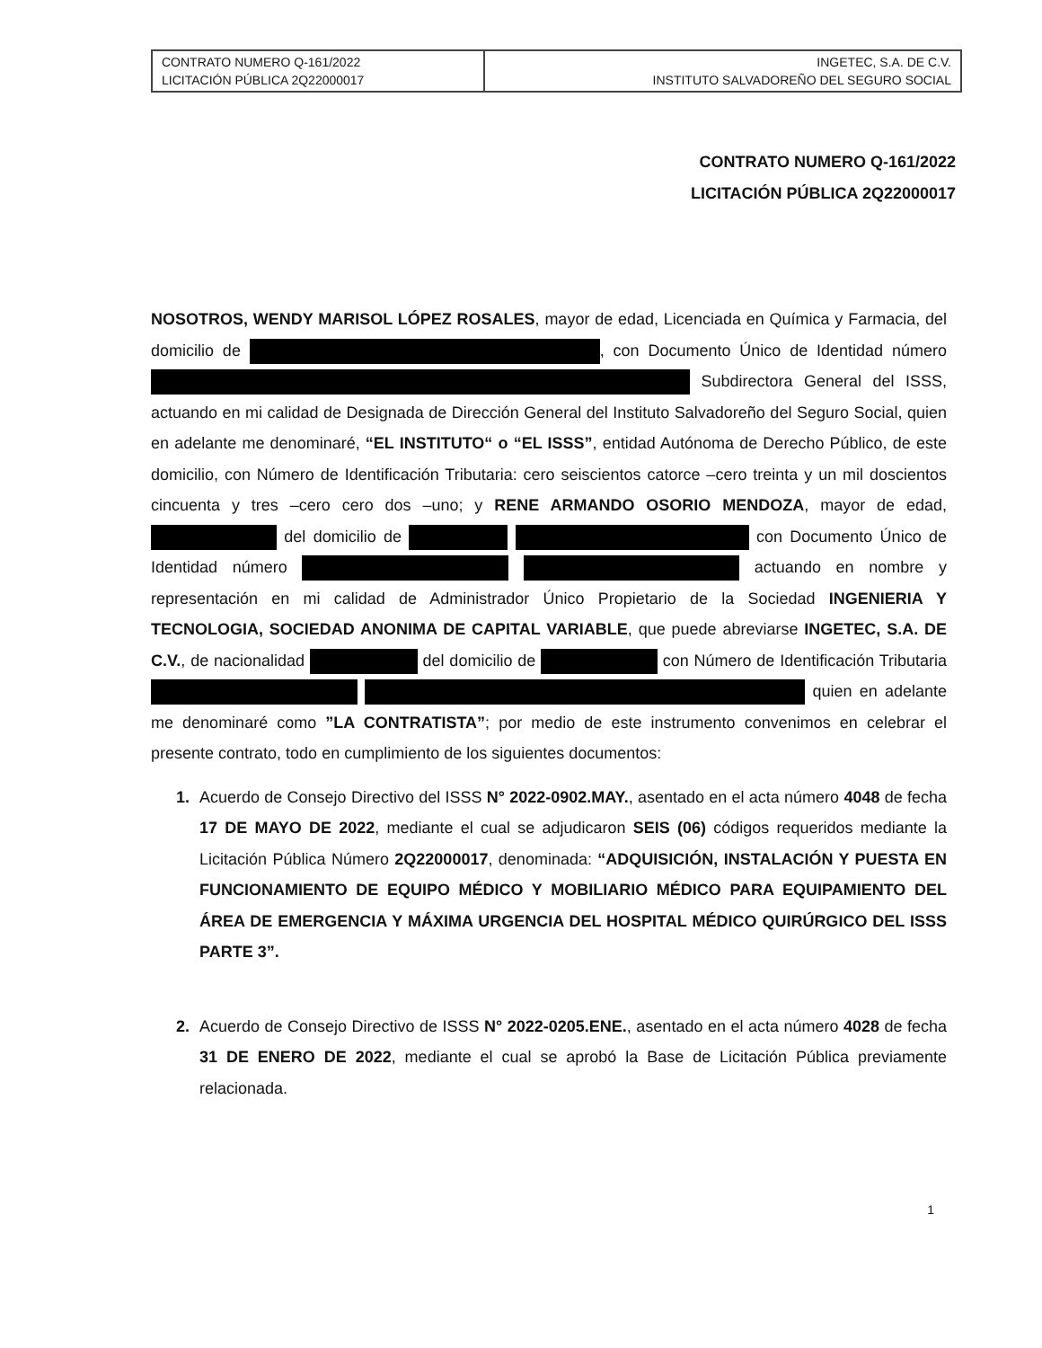| CONTRATO NUMERO Q-161/2022 LICITACIÓN PÚBLICA 2Q22000017 | INGETEC, S.A. DE C.V. INSTITUTO SALVADOREÑO DEL SEGURO SOCIAL |
CONTRATO NUMERO Q-161/2022
LICITACIÓN PÚBLICA 2Q22000017
NOSOTROS, WENDY MARISOL LÓPEZ ROSALES, mayor de edad, Licenciada en Química y Farmacia, del domicilio de , con Documento Único de Identidad número Subdirectora General del ISSS, actuando en mi calidad de Designada de Dirección General del Instituto Salvadoreño del Seguro Social, quien en adelante me denominaré, “EL INSTITUTO“ o “EL ISSS”, entidad Autónoma de Derecho Público, de este domicilio, con Número de Identificación Tributaria: cero seiscientos catorce –cero treinta y un mil doscientos cincuenta y tres –cero cero dos –uno; y RENE ARMANDO OSORIO MENDOZA, mayor de edad, del domicilio de con Documento Único de Identidad número actuando en nombre y representación en mi calidad de Administrador Único Propietario de la Sociedad INGENIERIA Y TECNOLOGIA, SOCIEDAD ANONIMA DE CAPITAL VARIABLE, que puede abreviarse INGETEC, S.A. DE C.V., de nacionalidad del domicilio de con Número de Identificación Tributaria quien en adelante me denominaré como ”LA CONTRATISTA”; por medio de este instrumento convenimos en celebrar el presente contrato, todo en cumplimiento de los siguientes documentos:
1.
Acuerdo de Consejo Directivo del ISSS N° 2022-0902.MAY., asentado en el acta número 4048 de fecha 17 DE MAYO DE 2022, mediante el cual se adjudicaron SEIS (06) códigos requeridos mediante la Licitación Pública Número 2Q22000017, denominada: “ADQUISICIÓN, INSTALACIÓN Y PUESTA EN FUNCIONAMIENTO DE EQUIPO MÉDICO Y MOBILIARIO MÉDICO PARA EQUIPAMIENTO DEL ÁREA DE EMERGENCIA Y MÁXIMA URGENCIA DEL HOSPITAL MÉDICO QUIRÚRGICO DEL ISSS PARTE 3”.
2.
Acuerdo de Consejo Directivo de ISSS N° 2022-0205.ENE., asentado en el acta número 4028 de fecha 31 DE ENERO DE 2022, mediante el cual se aprobó la Base de Licitación Pública previamente relacionada.
1